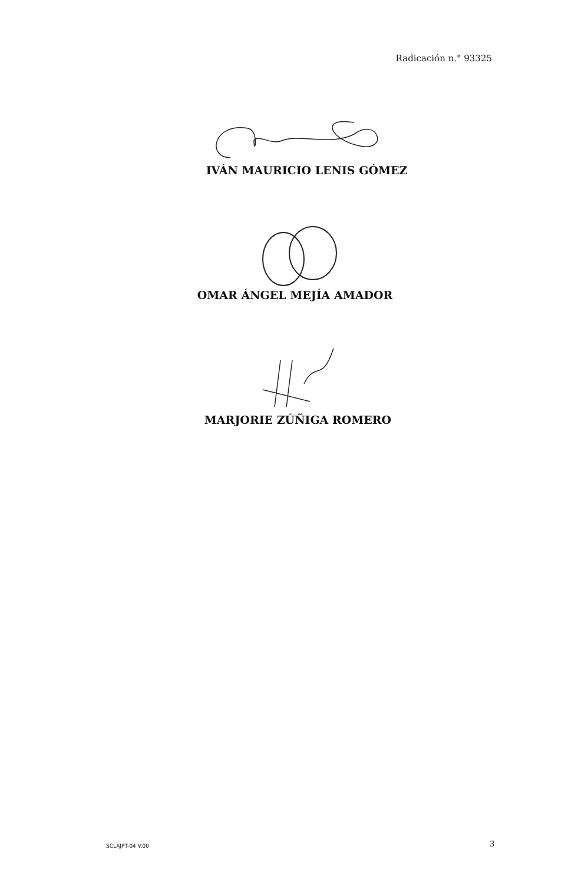Radicación n.° 93325
IVÁN MAURICIO LENIS GÓMEZ
OMAR ÁNGEL MEJÍA AMADOR
MARJORIE ZÚÑIGA ROMERO
SCLAJPT-04 V.00 3